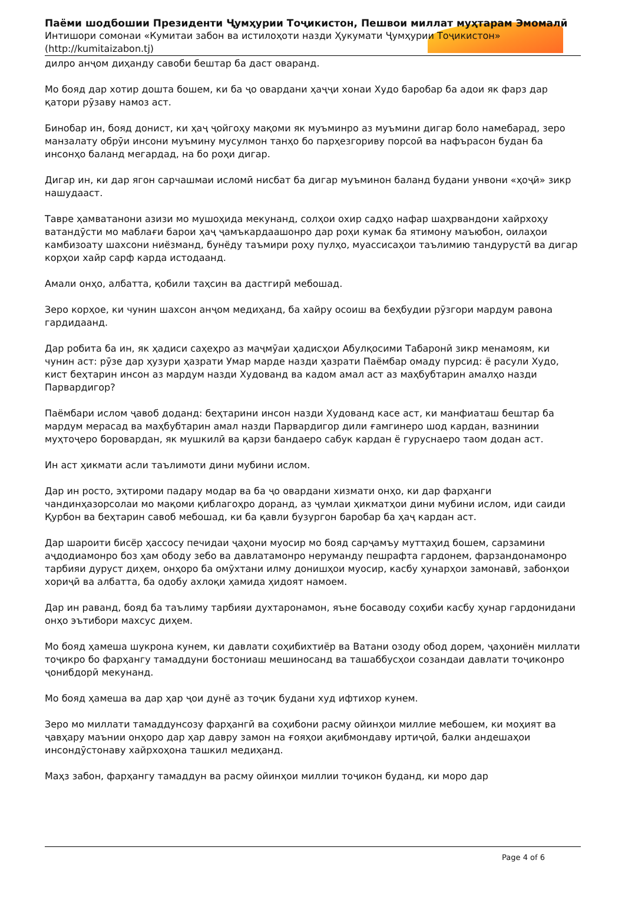Паёми шодбошии Президенти Ҷумҳурии Тоҷикистон, Пешвои миллат муҳтарам Эмомалӣ
Интишори сомонаи «Кумитаи забон ва истилоҳоти назди Ҳукумати Ҷумҳурии Тоҷикистон»
(http://kumitaizabon.tj)
дилро анҷом диҳанду савоби бештар ба даст оваранд.
Мо бояд дар хотир дошта бошем, ки ба ҷо овардани ҳаҷҷи хонаи Худо баробар ба адои як фарз дар қатори рӯзаву намоз аст.
Бинобар ин, бояд донист, ки ҳаҷ ҷойгоҳу мақоми як муъминро аз муъмини дигар боло намебарад, зеро манзалату обрӯи инсони муъмину мусулмон танҳо бо парҳезгориву порсоӣ ва нафърасон будан ба инсонҳо баланд мегардад, на бо роҳи дигар.
Дигар ин, ки дар ягон сарчашмаи исломӣ нисбат ба дигар муъминон баланд будани унвони «ҳоҷӣ» зикр нашудааст.
Тавре ҳамватанони азизи мо мушоҳида мекунанд, солҳои охир садҳо нафар шаҳрвандони хайрхоҳу ватандӯсти мо маблағи барои ҳаҷ ҷамъкардаашонро дар роҳи кумак ба ятимону маъюбон, оилаҳои камбизоату шахсони ниёзманд, бунёду таъмири роҳу пулҳо, муассисаҳои таълимию тандурустӣ ва дигар корҳои хайр сарф карда истодаанд.
Амали онҳо, албатта, қобили таҳсин ва дастгирӣ мебошад.
Зеро корҳое, ки чунин шахсон анҷом медиҳанд, ба хайру осоиш ва беҳбудии рӯзгори мардум равона гардидаанд.
Дар робита ба ин, як ҳадиси саҳеҳро аз маҷмӯаи ҳадисҳои Абулқосими Табаронӣ зикр менамоям, ки чунин аст: рӯзе дар ҳузури ҳазрати Умар марде назди ҳазрати Паёмбар омаду пурсид: ё расули Худо, кист беҳтарин инсон аз мардум назди Худованд ва кадом амал аст аз маҳбубтарин амалҳо назди Парвардигор?
Паёмбари ислом ҷавоб доданд: беҳтарини инсон назди Худованд касе аст, ки манфиаташ бештар ба мардум мерасад ва маҳбубтарин амал назди Парвардигор дили ғамгинеро шод кардан, вазнинии муҳтоҷеро боровардан, як мушкилӣ ва қарзи бандаеро сабук кардан ё гуруснаеро таом додан аст.
Ин аст ҳикмати асли таълимоти дини мубини ислом.
Дар ин росто, эҳтироми падару модар ва ба ҷо овардани хизмати онҳо, ки дар фарҳанги чандинҳазорсолаи мо мақоми қиблагоҳро доранд, аз ҷумлаи ҳикматҳои дини мубини ислом, иди саиди Қурбон ва беҳтарин савоб мебошад, ки ба қавли бузургон баробар ба ҳаҷ кардан аст.
Дар шароити бисёр ҳассосу печидаи ҷаҳони муосир мо бояд сарҷамъу муттаҳид бошем, сарзамини аҷдодиамонро боз ҳам ободу зебо ва давлатамонро неруманду пешрафта гардонем, фарзандонамонро тарбияи дуруст диҳем, онҳоро ба омӯхтани илму донишҳои муосир, касбу ҳунарҳои замонавӣ, забонҳои хориҷӣ ва албатта, ба одобу ахлоқи ҳамида ҳидоят намоем.
Дар ин раванд, бояд ба таълиму тарбияи духтаронамон, яъне босаводу соҳиби касбу ҳунар гардонидани онҳо эътибори махсус диҳем.
Мо бояд ҳамеша шукрона кунем, ки давлати соҳибихтиёр ва Ватани озоду обод дорем, ҷаҳониён миллати тоҷикро бо фарҳангу тамаддуни бостониаш мешиносанд ва ташаббусҳои созандаи давлати тоҷиконро ҷонибдорӣ мекунанд.
Мо бояд ҳамеша ва дар ҳар ҷои дунё аз тоҷик будани худ ифтихор кунем.
Зеро мо миллати тамаддунсозу фарҳангӣ ва соҳибони расму ойинҳои миллие мебошем, ки моҳият ва ҷавҳару маънии онҳоро дар ҳар давру замон на ғояҳои ақибмондаву иртиҷоӣ, балки андешаҳои инсондӯстонаву хайрхоҳона ташкил медиҳанд.
Маҳз забон, фарҳангу тамаддун ва расму ойинҳои миллии тоҷикон буданд, ки моро дар
Page 4 of 6